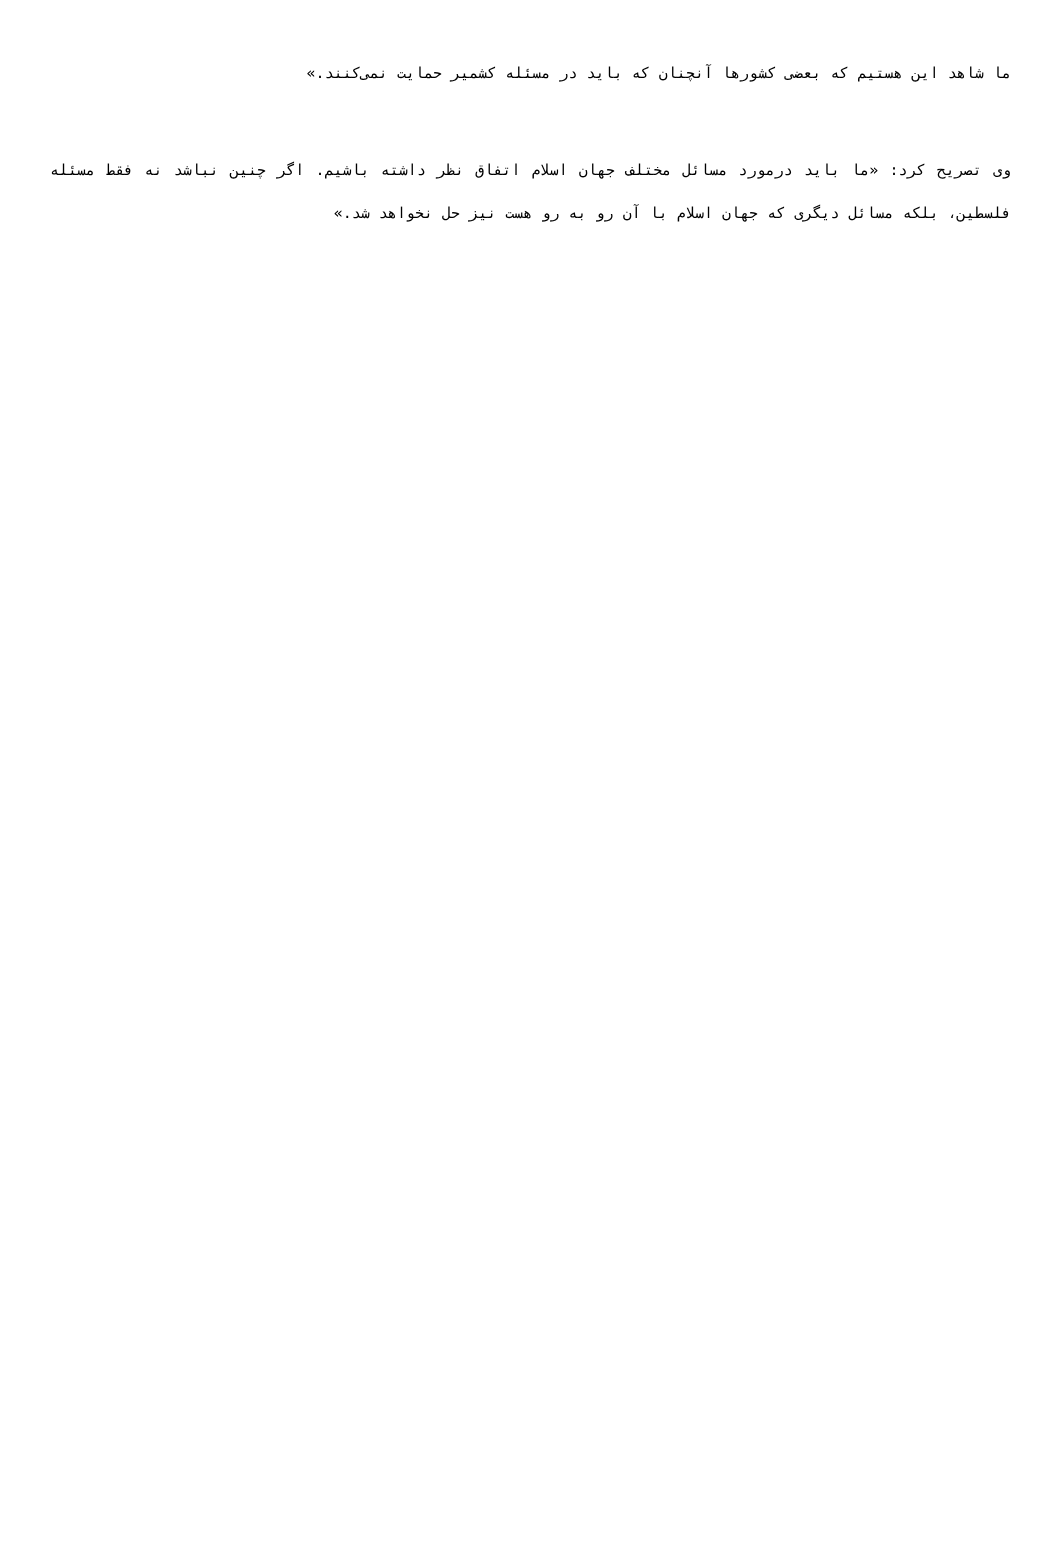ما شاهد این هستیم که بعضی کشورها آنچنان که باید در مسئله کشمیر حمایت نمی‌کنند.»
وی تصریح کرد: «ما باید درمورد مسائل مختلف جهان اسلام اتفاق نظر داشته باشیم. اگر چنین نباشد نه فقط مسئله فلسطین، بلکه مسائل دیگری که جهان اسلام با آن رو به رو هست نیز حل نخواهد شد.»